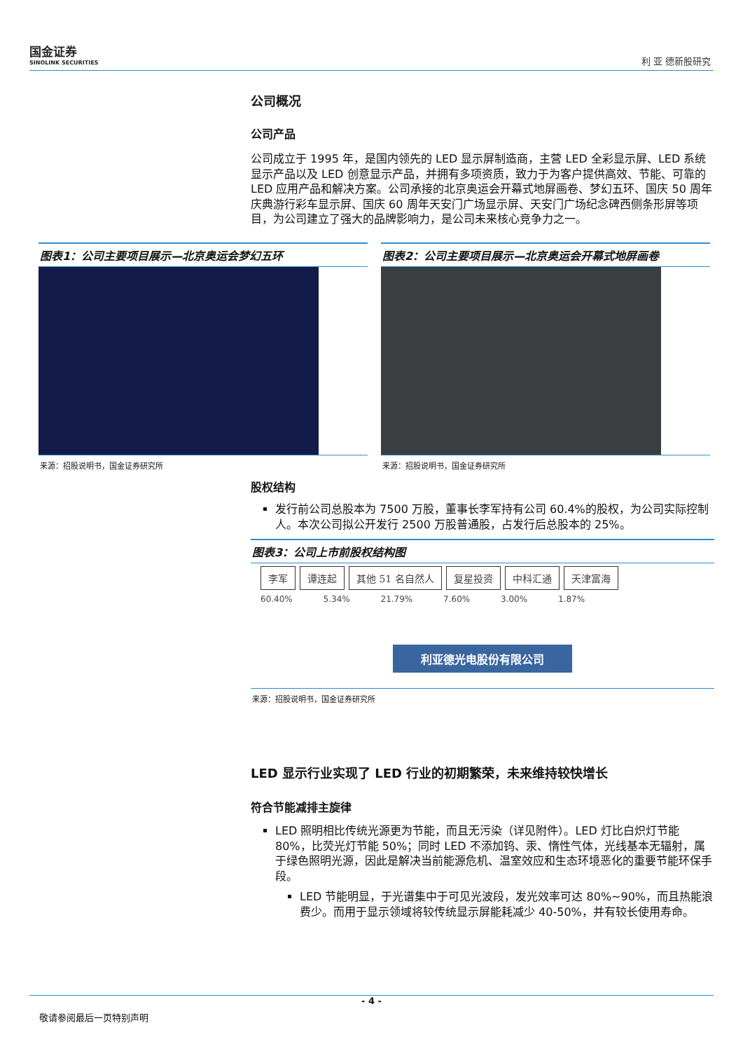国金证券
SINOLINK SECURITIES
利 亚 德新股研究
公司概况
公司产品
公司成立于 1995 年，是国内领先的 LED 显示屏制造商，主营 LED 全彩显示屏、LED 系统显示产品以及 LED 创意显示产品，并拥有多项资质，致力于为客户提供高效、节能、可靠的 LED 应用产品和解决方案。公司承接的北京奥运会开幕式地屏画卷、梦幻五环、国庆 50 周年庆典游行彩车显示屏、国庆 60 周年天安门广场显示屏、天安门广场纪念碑西侧条形屏等项目，为公司建立了强大的品牌影响力，是公司未来核心竞争力之一。
图表1：公司主要项目展示—北京奥运会梦幻五环
来源：招股说明书，国金证券研究所
图表2：公司主要项目展示—北京奥运会开幕式地屏画卷
来源：招股说明书，国金证券研究所
股权结构
发行前公司总股本为 7500 万股，董事长李军持有公司 60.4%的股权，为公司实际控制人。本次公司拟公开发行 2500 万股普通股，占发行后总股本的 25%。
图表3：公司上市前股权结构图
李军 谭连起 其他 51 名自然人 复星投资 中科汇通 天津富海
60.40% 5.34% 21.79% 7.60% 3.00% 1.87%
利亚德光电股份有限公司
来源：招股说明书，国金证券研究所
LED 显示行业实现了 LED 行业的初期繁荣，未来维持较快增长
符合节能减排主旋律
LED 照明相比传统光源更为节能，而且无污染（详见附件）。LED 灯比白炽灯节能 80%，比荧光灯节能 50%；同时 LED 不添加钨、汞、惰性气体，光线基本无辐射，属于绿色照明光源，因此是解决当前能源危机、温室效应和生态环境恶化的重要节能环保手段。
LED 节能明显，于光谱集中于可见光波段，发光效率可达 80%~90%，而且热能浪费少。而用于显示领域将较传统显示屏能耗减少 40-50%，并有较长使用寿命。
- 4 -
敬请参阅最后一页特别声明